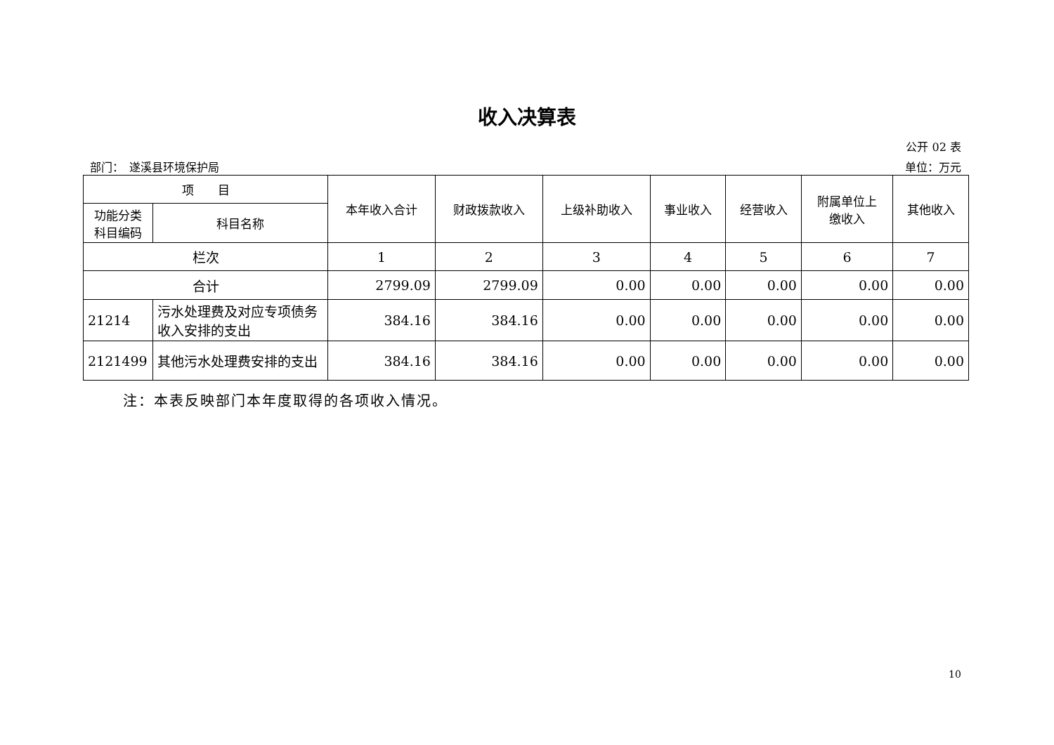收入决算表
公开 02 表
部门：　遂溪县环境保护局 单位：万元
| 项 目 | | 本年收入合计 | 财政拨款收入 | 上级补助收入 | 事业收入 | 经营收入 | 附属单位上 缴收入 | 其他收入 |
| --- | --- | --- | --- | --- | --- | --- | --- | --- |
| 功能分类 科目编码 | 科目名称 | | | | | | | |
| 栏次 | | 1 | 2 | 3 | 4 | 5 | 6 | 7 |
| 合计 | | 2799.09 | 2799.09 | 0.00 | 0.00 | 0.00 | 0.00 | 0.00 |
| 21214 | 污水处理费及对应专项债务收入安排的支出 | 384.16 | 384.16 | 0.00 | 0.00 | 0.00 | 0.00 | 0.00 |
| 2121499 | 其他污水处理费安排的支出 | 384.16 | 384.16 | 0.00 | 0.00 | 0.00 | 0.00 | 0.00 |
注：本表反映部门本年度取得的各项收入情况。
10